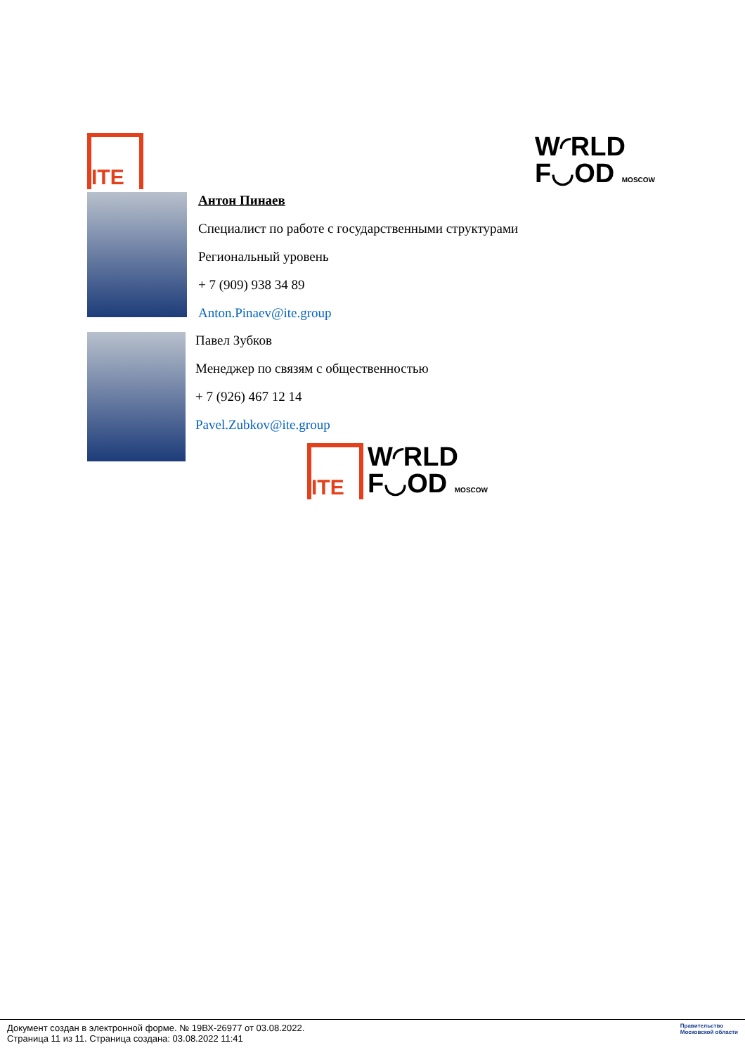ITE
W◜RLD
F◡OD MOSCOW
Антон Пинаев
Специалист по работе с государственными структурами
Региональный уровень
+ 7 (909) 938 34 89
Anton.Pinaev@ite.group
Павел Зубков
Менеджер по связям с общественностью
+ 7 (926) 467 12 14
Pavel.Zubkov@ite.group
ITE
W◜RLD
F◡OD MOSCOW
Документ создан в электронной форме. № 19ВХ-26977 от 03.08.2022.
Страница 11 из 11. Страница создана: 03.08.2022 11:41
Правительство
Московской области